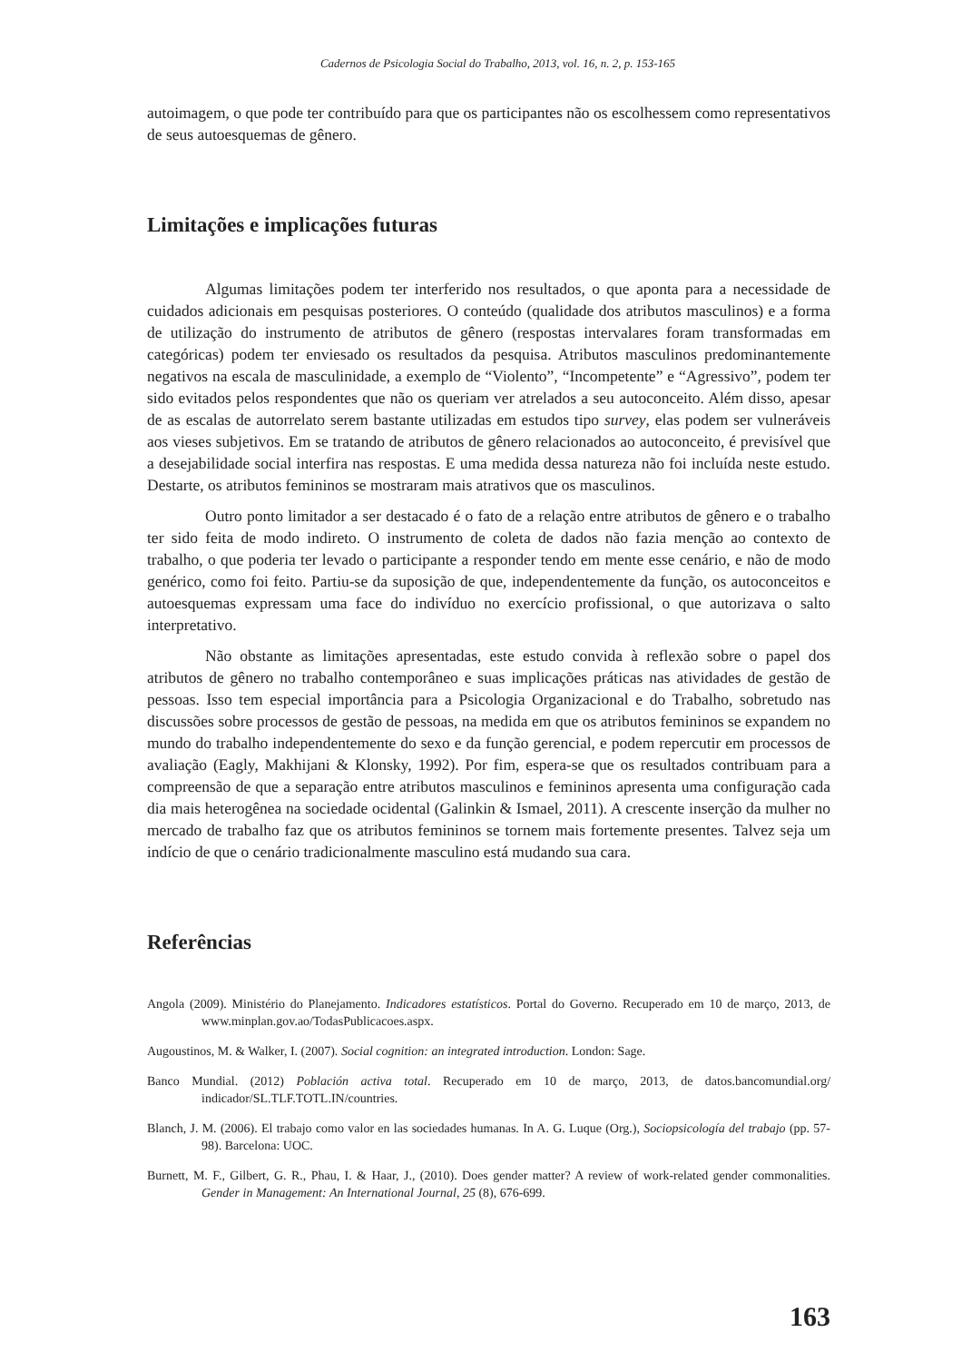Cadernos de Psicologia Social do Trabalho, 2013, vol. 16, n. 2, p. 153-165
autoimagem, o que pode ter contribuído para que os participantes não os escolhessem como representativos de seus autoesquemas de gênero.
Limitações e implicações futuras
Algumas limitações podem ter interferido nos resultados, o que aponta para a necessidade de cuidados adicionais em pesquisas posteriores. O conteúdo (qualidade dos atributos masculinos) e a forma de utilização do instrumento de atributos de gênero (respostas intervalares foram transformadas em categóricas) podem ter enviesado os resultados da pesquisa. Atributos masculinos predominantemente negativos na escala de masculinidade, a exemplo de “Violento”, “Incompetente” e “Agressivo”, podem ter sido evitados pelos respondentes que não os queriam ver atrelados a seu autoconceito. Além disso, apesar de as escalas de autorrelato serem bastante utilizadas em estudos tipo survey, elas podem ser vulneráveis aos vieses subjetivos. Em se tratando de atributos de gênero relacionados ao autoconceito, é previsível que a desejabilidade social interfira nas respostas. E uma medida dessa natureza não foi incluída neste estudo. Destarte, os atributos femininos se mostraram mais atrativos que os masculinos.
Outro ponto limitador a ser destacado é o fato de a relação entre atributos de gênero e o trabalho ter sido feita de modo indireto. O instrumento de coleta de dados não fazia menção ao contexto de trabalho, o que poderia ter levado o participante a responder tendo em mente esse cenário, e não de modo genérico, como foi feito. Partiu-se da suposição de que, independentemente da função, os autoconceitos e autoesquemas expressam uma face do indivíduo no exercício profissional, o que autorizava o salto interpretativo.
Não obstante as limitações apresentadas, este estudo convida à reflexão sobre o papel dos atributos de gênero no trabalho contemporâneo e suas implicações práticas nas atividades de gestão de pessoas. Isso tem especial importância para a Psicologia Organizacional e do Trabalho, sobretudo nas discussões sobre processos de gestão de pessoas, na medida em que os atributos femininos se expandem no mundo do trabalho independentemente do sexo e da função gerencial, e podem repercutir em processos de avaliação (Eagly, Makhijani & Klonsky, 1992). Por fim, espera-se que os resultados contribuam para a compreensão de que a separação entre atributos masculinos e femininos apresenta uma configuração cada dia mais heterogênea na sociedade ocidental (Galinkin & Ismael, 2011). A crescente inserção da mulher no mercado de trabalho faz que os atributos femininos se tornem mais fortemente presentes. Talvez seja um indício de que o cenário tradicionalmente masculino está mudando sua cara.
Referências
Angola (2009). Ministério do Planejamento. Indicadores estatísticos. Portal do Governo. Recuperado em 10 de março, 2013, de www.minplan.gov.ao/TodasPublicacoes.aspx.
Augoustinos, M. & Walker, I. (2007). Social cognition: an integrated introduction. London: Sage.
Banco Mundial. (2012) Población activa total. Recuperado em 10 de março, 2013, de datos.bancomundial.org/ indicador/SL.TLF.TOTL.IN/countries.
Blanch, J. M. (2006). El trabajo como valor en las sociedades humanas. In A. G. Luque (Org.), Sociopsicología del trabajo (pp. 57-98). Barcelona: UOC.
Burnett, M. F., Gilbert, G. R., Phau, I. & Haar, J., (2010). Does gender matter? A review of work-related gender commonalities. Gender in Management: An International Journal, 25 (8), 676-699.
163